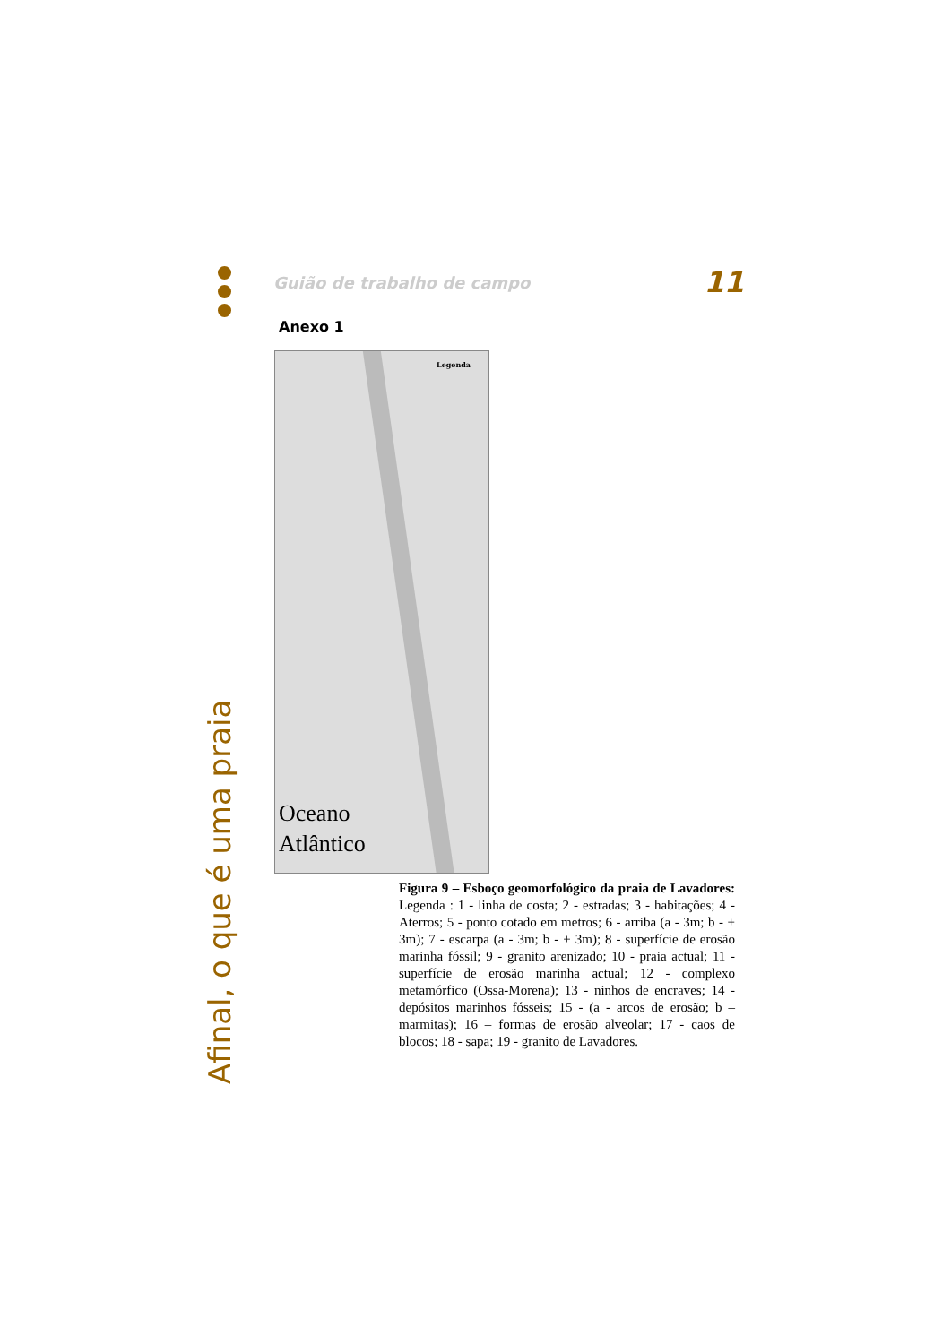Guião de trabalho de campo 11
Anexo 1
Legenda
Oceano
Atlântico
Figura 9 – Esboço geomorfológico da praia de Lavadores: Legenda : 1 - linha de costa; 2 - estradas; 3 - habitações; 4 - Aterros; 5 - ponto cotado em metros; 6 - arriba (a - 3m; b - + 3m); 7 - escarpa (a - 3m; b - + 3m); 8 - superfície de erosão marinha fóssil; 9 - granito arenizado; 10 - praia actual; 11 - superfície de erosão marinha actual; 12 - complexo metamórfico (Ossa-Morena); 13 - ninhos de encraves; 14 - depósitos marinhos fósseis; 15 - (a - arcos de erosão; b – marmitas); 16 – formas de erosão alveolar; 17 - caos de blocos; 18 - sapa; 19 - granito de Lavadores.
Afinal, o que é uma praia